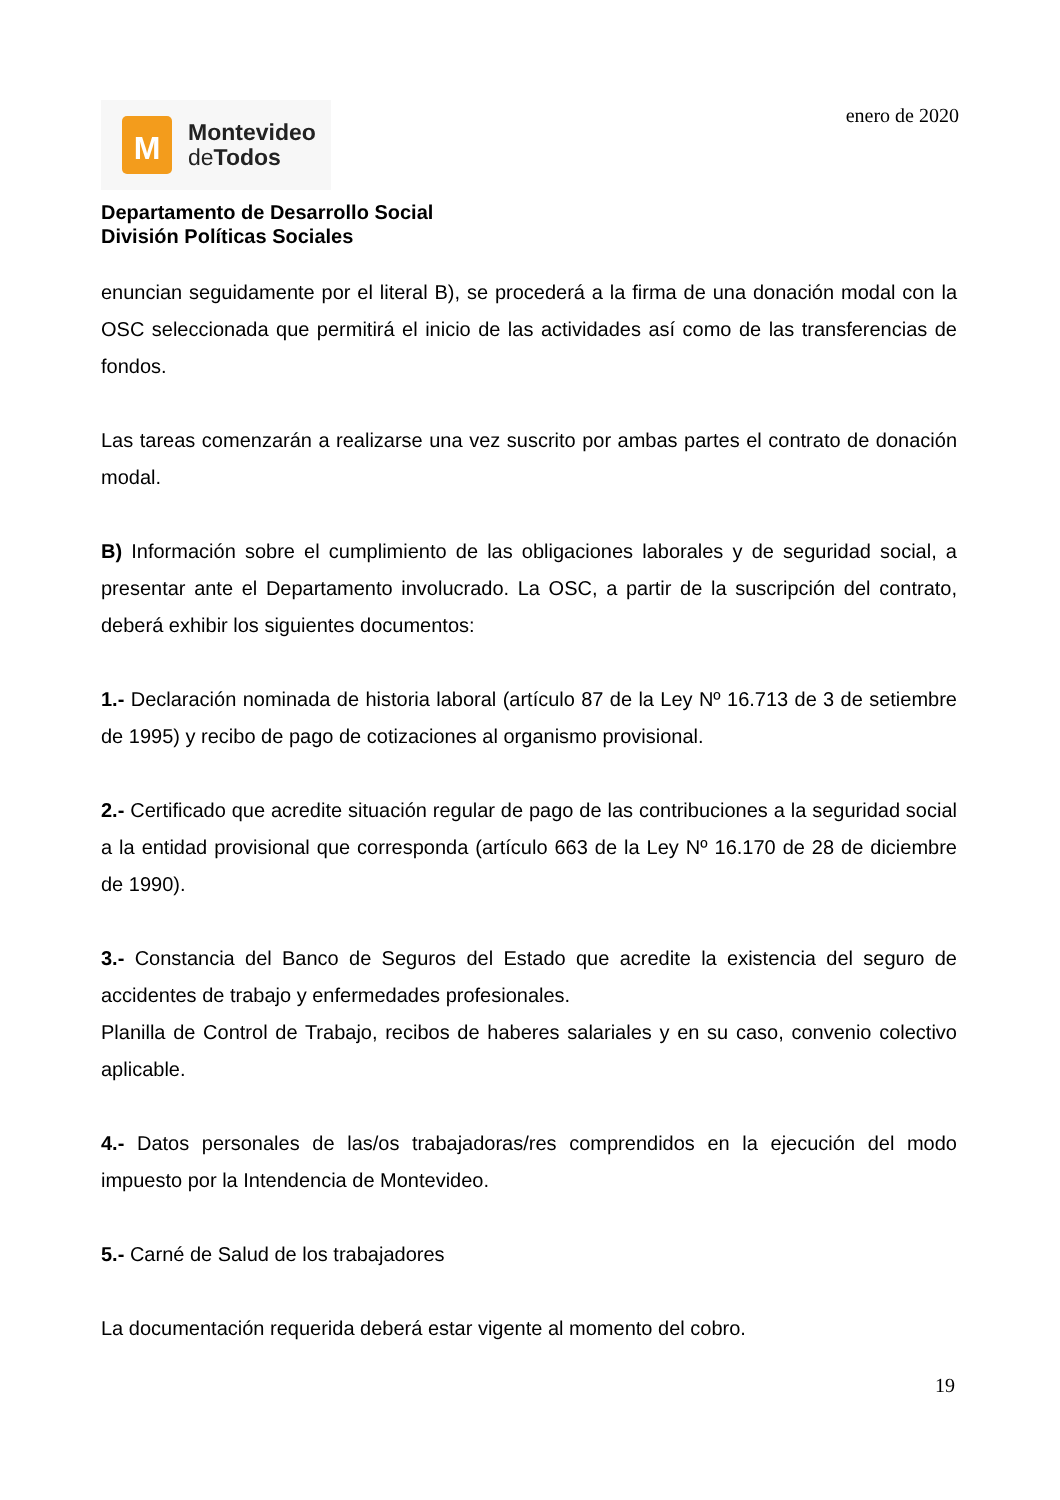M
Montevideo
de Todos
enero de 2020
Departamento de Desarrollo Social
División Políticas Sociales
enuncian seguidamente por el literal B), se procederá a la firma de una donación modal con la OSC seleccionada que permitirá el inicio de las actividades así como de las transferencias de fondos.
Las tareas comenzarán a realizarse una vez suscrito por ambas partes el contrato de donación modal.
B) Información sobre el cumplimiento de las obligaciones laborales y de seguridad social, a presentar ante el Departamento involucrado. La OSC, a partir de la suscripción del contrato, deberá exhibir los siguientes documentos:
1.- Declaración nominada de historia laboral (artículo 87 de la Ley Nº 16.713 de 3 de setiembre de 1995) y recibo de pago de cotizaciones al organismo provisional.
2.- Certificado que acredite situación regular de pago de las contribuciones a la seguridad social a la entidad provisional que corresponda (artículo 663 de la Ley Nº 16.170 de 28 de diciembre de 1990).
3.- Constancia del Banco de Seguros del Estado que acredite la existencia del seguro de accidentes de trabajo y enfermedades profesionales.
Planilla de Control de Trabajo, recibos de haberes salariales y en su caso, convenio colectivo aplicable.
4.- Datos personales de las/os trabajadoras/res comprendidos en la ejecución del modo impuesto por la Intendencia de Montevideo.
5.- Carné de Salud de los trabajadores
La documentación requerida deberá estar vigente al momento del cobro.
19